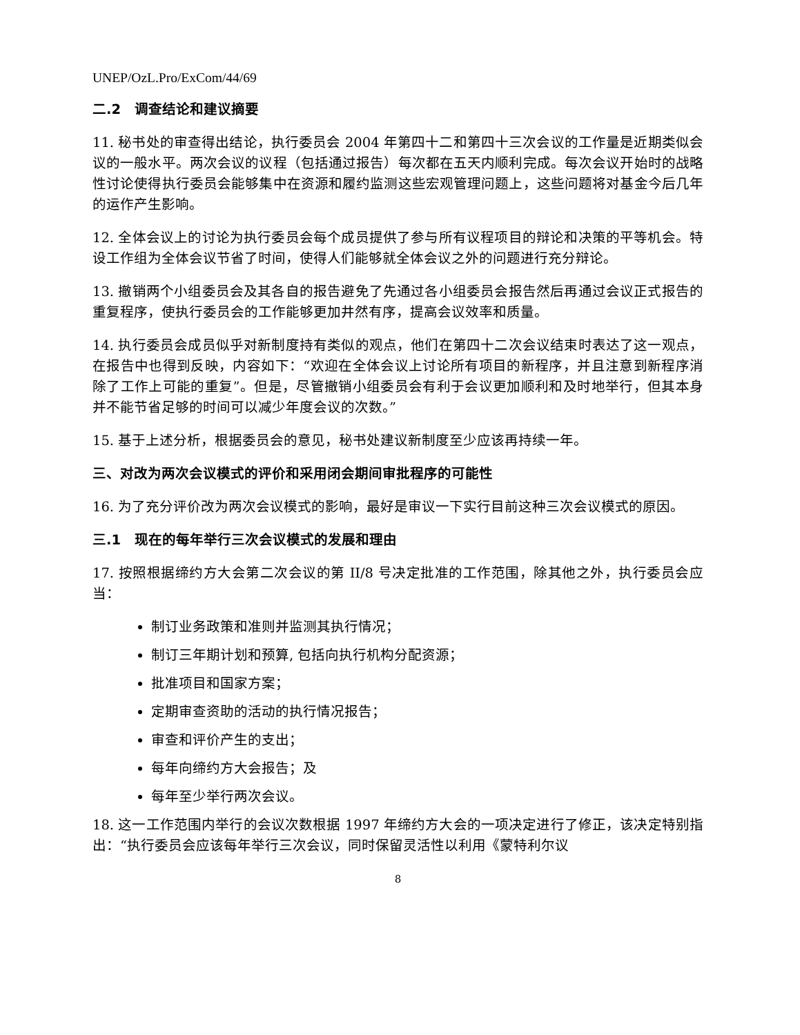UNEP/OzL.Pro/ExCom/44/69
二.2　调查结论和建议摘要
11. 秘书处的审查得出结论，执行委员会 2004 年第四十二和第四十三次会议的工作量是近期类似会议的一般水平。两次会议的议程（包括通过报告）每次都在五天内顺利完成。每次会议开始时的战略性讨论使得执行委员会能够集中在资源和履约监测这些宏观管理问题上，这些问题将对基金今后几年的运作产生影响。
12. 全体会议上的讨论为执行委员会每个成员提供了参与所有议程项目的辩论和决策的平等机会。特设工作组为全体会议节省了时间，使得人们能够就全体会议之外的问题进行充分辩论。
13. 撤销两个小组委员会及其各自的报告避免了先通过各小组委员会报告然后再通过会议正式报告的重复程序，使执行委员会的工作能够更加井然有序，提高会议效率和质量。
14. 执行委员会成员似乎对新制度持有类似的观点，他们在第四十二次会议结束时表达了这一观点，在报告中也得到反映，内容如下：“欢迎在全体会议上讨论所有项目的新程序，并且注意到新程序消除了工作上可能的重复”。但是，尽管撤销小组委员会有利于会议更加顺利和及时地举行，但其本身并不能节省足够的时间可以减少年度会议的次数。”
15. 基于上述分析，根据委员会的意见，秘书处建议新制度至少应该再持续一年。
三、对改为两次会议模式的评价和采用闭会期间审批程序的可能性
16. 为了充分评价改为两次会议模式的影响，最好是审议一下实行目前这种三次会议模式的原因。
三.1　现在的每年举行三次会议模式的发展和理由
17. 按照根据缔约方大会第二次会议的第 II/8 号决定批准的工作范围，除其他之外，执行委员会应当：
制订业务政策和准则并监测其执行情况；
制订三年期计划和预算, 包括向执行机构分配资源；
批准项目和国家方案；
定期审查资助的活动的执行情况报告；
审查和评价产生的支出；
每年向缔约方大会报告；及
每年至少举行两次会议。
18. 这一工作范围内举行的会议次数根据 1997 年缔约方大会的一项决定进行了修正，该决定特别指出：“执行委员会应该每年举行三次会议，同时保留灵活性以利用《蒙特利尔议
8